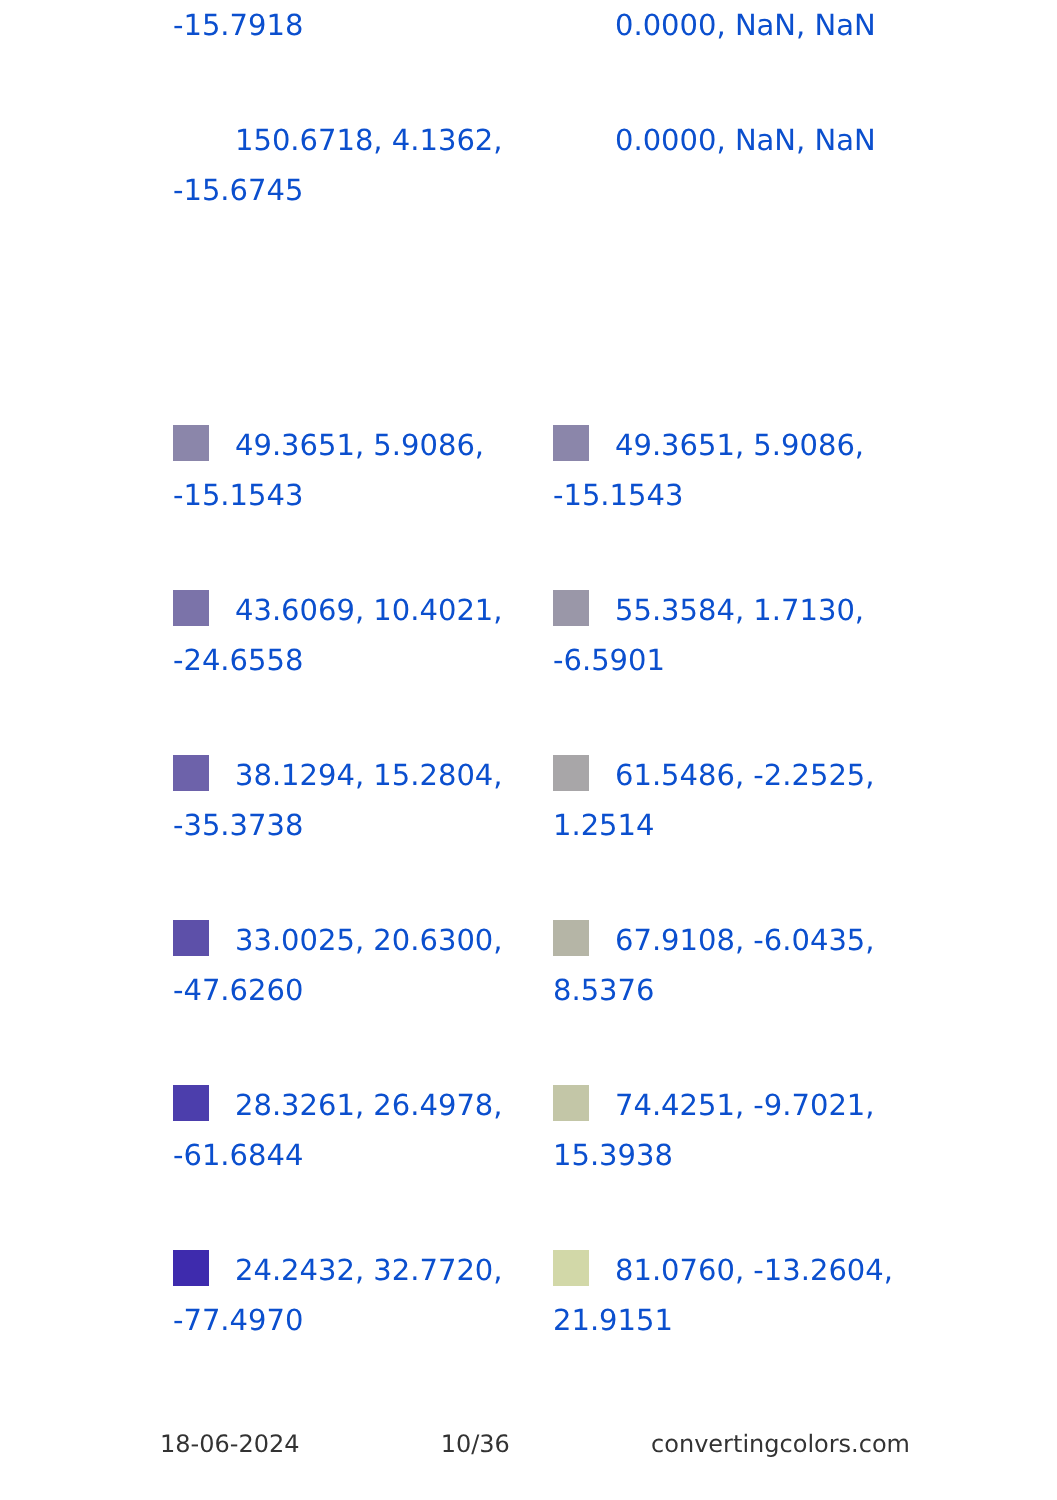-15.7918 0.0000, NaN, NaN
150.6718, 4.1362, -15.6745
0.0000, NaN, NaN
49.3651, 5.9086, -15.1543
49.3651, 5.9086, -15.1543
43.6069, 10.4021, -24.6558
55.3584, 1.7130, -6.5901
38.1294, 15.2804, -35.3738
61.5486, -2.2525, 1.2514
33.0025, 20.6300, -47.6260
67.9108, -6.0435, 8.5376
28.3261, 26.4978, -61.6844
74.4251, -9.7021, 15.3938
24.2432, 32.7720, -77.4970
81.0760, -13.2604, 21.9151
18-06-2024 10/36 convertingcolors.com